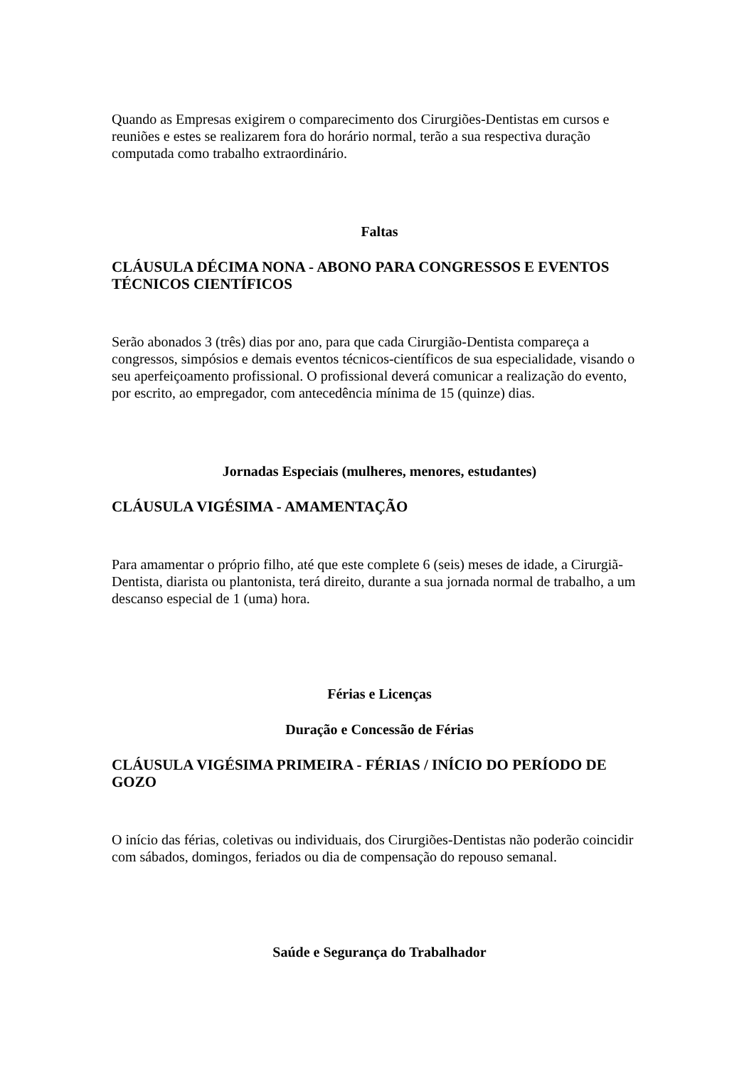Quando as Empresas exigirem o comparecimento dos Cirurgiões-Dentistas em cursos e reuniões e estes se realizarem fora do horário normal, terão a sua respectiva duração computada como trabalho extraordinário.
Faltas
CLÁUSULA DÉCIMA NONA - ABONO PARA CONGRESSOS E EVENTOS TÉCNICOS CIENTÍFICOS
Serão abonados 3 (três) dias por ano, para que cada Cirurgião-Dentista compareça a congressos, simpósios e demais eventos técnicos-científicos de sua especialidade, visando o seu aperfeiçoamento profissional. O profissional deverá comunicar a realização do evento, por escrito, ao empregador, com antecedência mínima de 15 (quinze) dias.
Jornadas Especiais (mulheres, menores, estudantes)
CLÁUSULA VIGÉSIMA - AMAMENTAÇÃO
Para amamentar o próprio filho, até que este complete 6 (seis) meses de idade, a Cirurgiã-Dentista, diarista ou plantonista, terá direito, durante a sua jornada normal de trabalho, a um descanso especial de 1 (uma) hora.
Férias e Licenças
Duração e Concessão de Férias
CLÁUSULA VIGÉSIMA PRIMEIRA - FÉRIAS / INÍCIO DO PERÍODO DE GOZO
O início das férias, coletivas ou individuais, dos Cirurgiões-Dentistas não poderão coincidir com sábados, domingos, feriados ou dia de compensação do repouso semanal.
Saúde e Segurança do Trabalhador